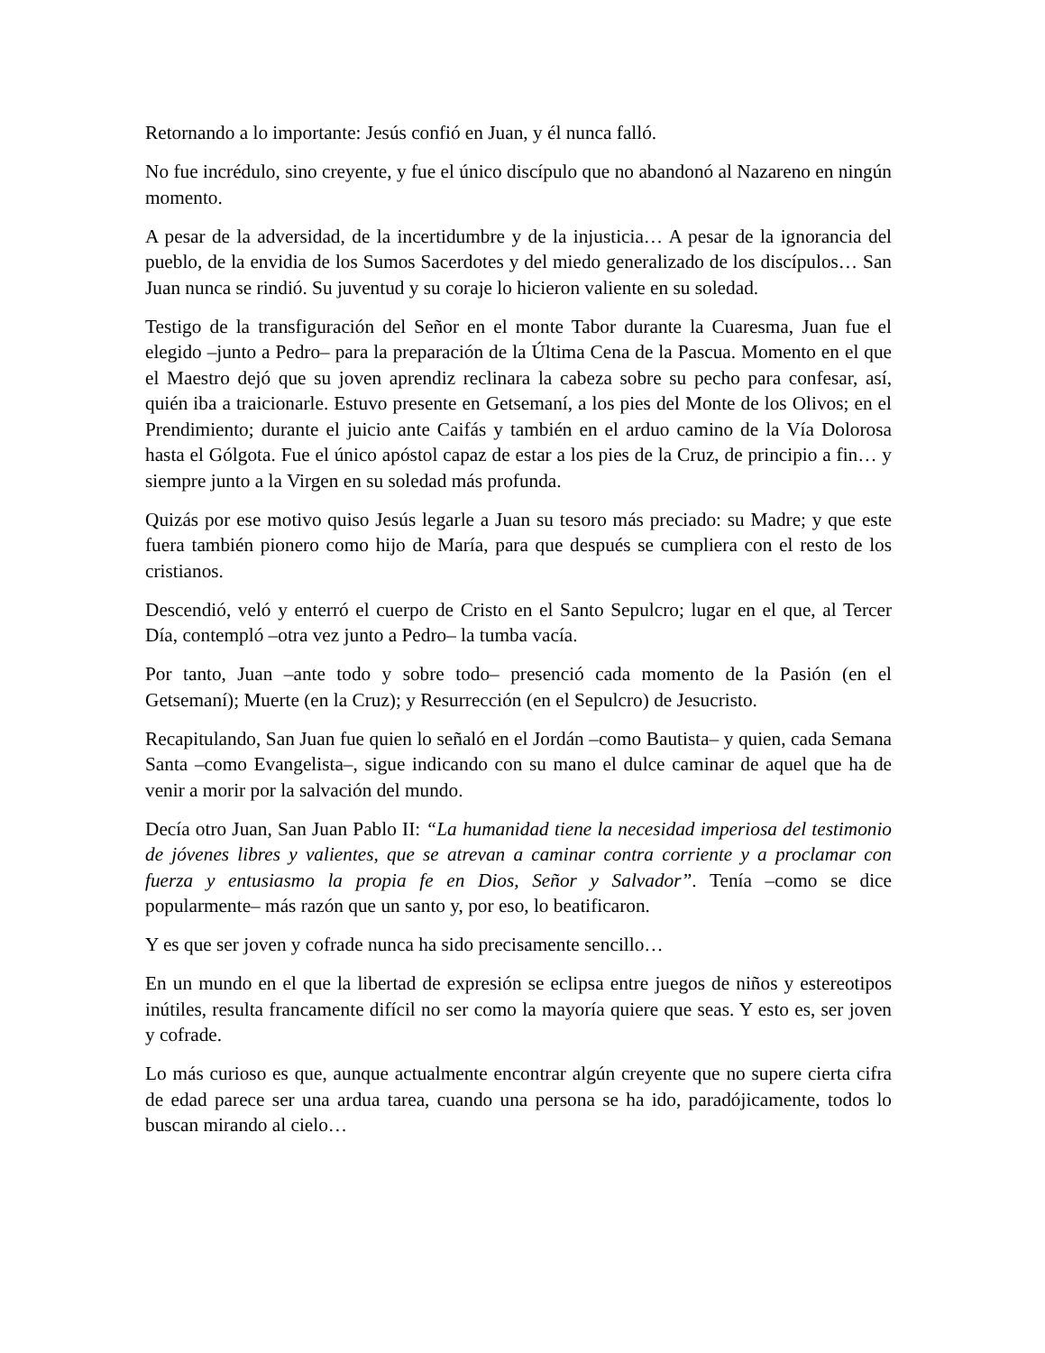Retornando a lo importante: Jesús confió en Juan, y él nunca falló.
No fue incrédulo, sino creyente, y fue el único discípulo que no abandonó al Nazareno en ningún momento.
A pesar de la adversidad, de la incertidumbre y de la injusticia… A pesar de la ignorancia del pueblo, de la envidia de los Sumos Sacerdotes y del miedo generalizado de los discípulos… San Juan nunca se rindió. Su juventud y su coraje lo hicieron valiente en su soledad.
Testigo de la transfiguración del Señor en el monte Tabor durante la Cuaresma, Juan fue el elegido –junto a Pedro– para la preparación de la Última Cena de la Pascua. Momento en el que el Maestro dejó que su joven aprendiz reclinara la cabeza sobre su pecho para confesar, así, quién iba a traicionarle. Estuvo presente en Getsemaní, a los pies del Monte de los Olivos; en el Prendimiento; durante el juicio ante Caifás y también en el arduo camino de la Vía Dolorosa hasta el Gólgota. Fue el único apóstol capaz de estar a los pies de la Cruz, de principio a fin… y siempre junto a la Virgen en su soledad más profunda.
Quizás por ese motivo quiso Jesús legarle a Juan su tesoro más preciado: su Madre; y que este fuera también pionero como hijo de María, para que después se cumpliera con el resto de los cristianos.
Descendió, veló y enterró el cuerpo de Cristo en el Santo Sepulcro; lugar en el que, al Tercer Día, contempló –otra vez junto a Pedro– la tumba vacía.
Por tanto, Juan –ante todo y sobre todo– presenció cada momento de la Pasión (en el Getsemaní); Muerte (en la Cruz); y Resurrección (en el Sepulcro) de Jesucristo.
Recapitulando, San Juan fue quien lo señaló en el Jordán –como Bautista– y quien, cada Semana Santa –como Evangelista–, sigue indicando con su mano el dulce caminar de aquel que ha de venir a morir por la salvación del mundo.
Decía otro Juan, San Juan Pablo II: “La humanidad tiene la necesidad imperiosa del testimonio de jóvenes libres y valientes, que se atrevan a caminar contra corriente y a proclamar con fuerza y entusiasmo la propia fe en Dios, Señor y Salvador”. Tenía –como se dice popularmente– más razón que un santo y, por eso, lo beatificaron.
Y es que ser joven y cofrade nunca ha sido precisamente sencillo…
En un mundo en el que la libertad de expresión se eclipsa entre juegos de niños y estereotipos inútiles, resulta francamente difícil no ser como la mayoría quiere que seas. Y esto es, ser joven y cofrade.
Lo más curioso es que, aunque actualmente encontrar algún creyente que no supere cierta cifra de edad parece ser una ardua tarea, cuando una persona se ha ido, paradójicamente, todos lo buscan mirando al cielo…